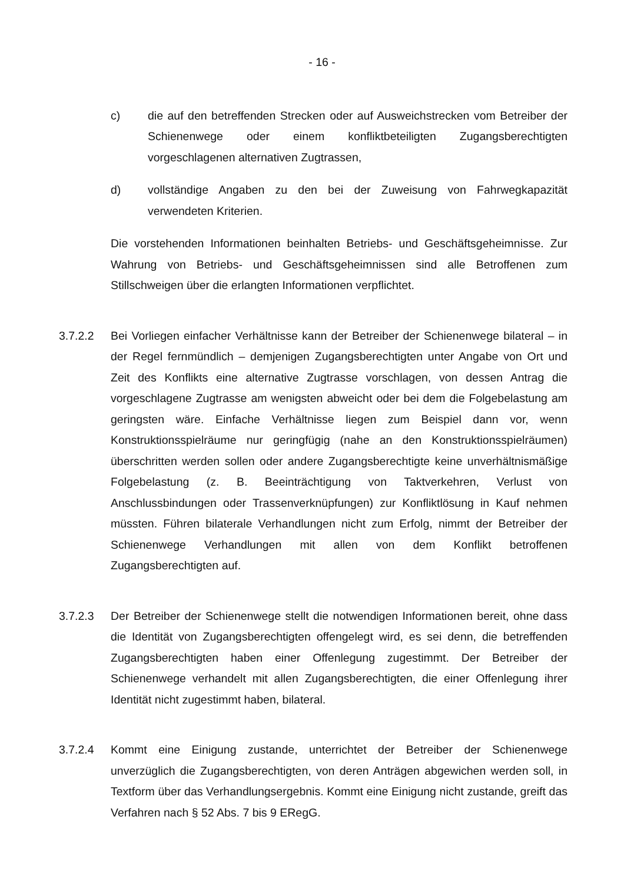- 16 -
c) die auf den betreffenden Strecken oder auf Ausweichstrecken vom Betreiber der Schienenwege oder einem konfliktbeteiligten Zugangsberechtigten vorgeschlagenen alternativen Zugtrassen,
d) vollständige Angaben zu den bei der Zuweisung von Fahrwegkapazität verwendeten Kriterien.
Die vorstehenden Informationen beinhalten Betriebs- und Geschäftsgeheimnisse. Zur Wahrung von Betriebs- und Geschäftsgeheimnissen sind alle Betroffenen zum Stillschweigen über die erlangten Informationen verpflichtet.
3.7.2.2 Bei Vorliegen einfacher Verhältnisse kann der Betreiber der Schienenwege bilateral – in der Regel fernmündlich – demjenigen Zugangsberechtigten unter Angabe von Ort und Zeit des Konflikts eine alternative Zugtrasse vorschlagen, von dessen Antrag die vorgeschlagene Zugtrasse am wenigsten abweicht oder bei dem die Folgebelastung am geringsten wäre. Einfache Verhältnisse liegen zum Beispiel dann vor, wenn Konstruktionsspielräume nur geringfügig (nahe an den Konstruktionsspielräumen) überschritten werden sollen oder andere Zugangsberechtigte keine unverhältnismäßige Folgebelastung (z. B. Beeinträchtigung von Taktverkehren, Verlust von Anschlussbindungen oder Trassenverknüpfungen) zur Konfliktlösung in Kauf nehmen müssten. Führen bilaterale Verhandlungen nicht zum Erfolg, nimmt der Betreiber der Schienenwege Verhandlungen mit allen von dem Konflikt betroffenen Zugangsberechtigten auf.
3.7.2.3 Der Betreiber der Schienenwege stellt die notwendigen Informationen bereit, ohne dass die Identität von Zugangsberechtigten offengelegt wird, es sei denn, die betreffenden Zugangsberechtigten haben einer Offenlegung zugestimmt. Der Betreiber der Schienenwege verhandelt mit allen Zugangsberechtigten, die einer Offenlegung ihrer Identität nicht zugestimmt haben, bilateral.
3.7.2.4 Kommt eine Einigung zustande, unterrichtet der Betreiber der Schienenwege unverzüglich die Zugangsberechtigten, von deren Anträgen abgewichen werden soll, in Textform über das Verhandlungsergebnis. Kommt eine Einigung nicht zustande, greift das Verfahren nach § 52 Abs. 7 bis 9 ERegG.